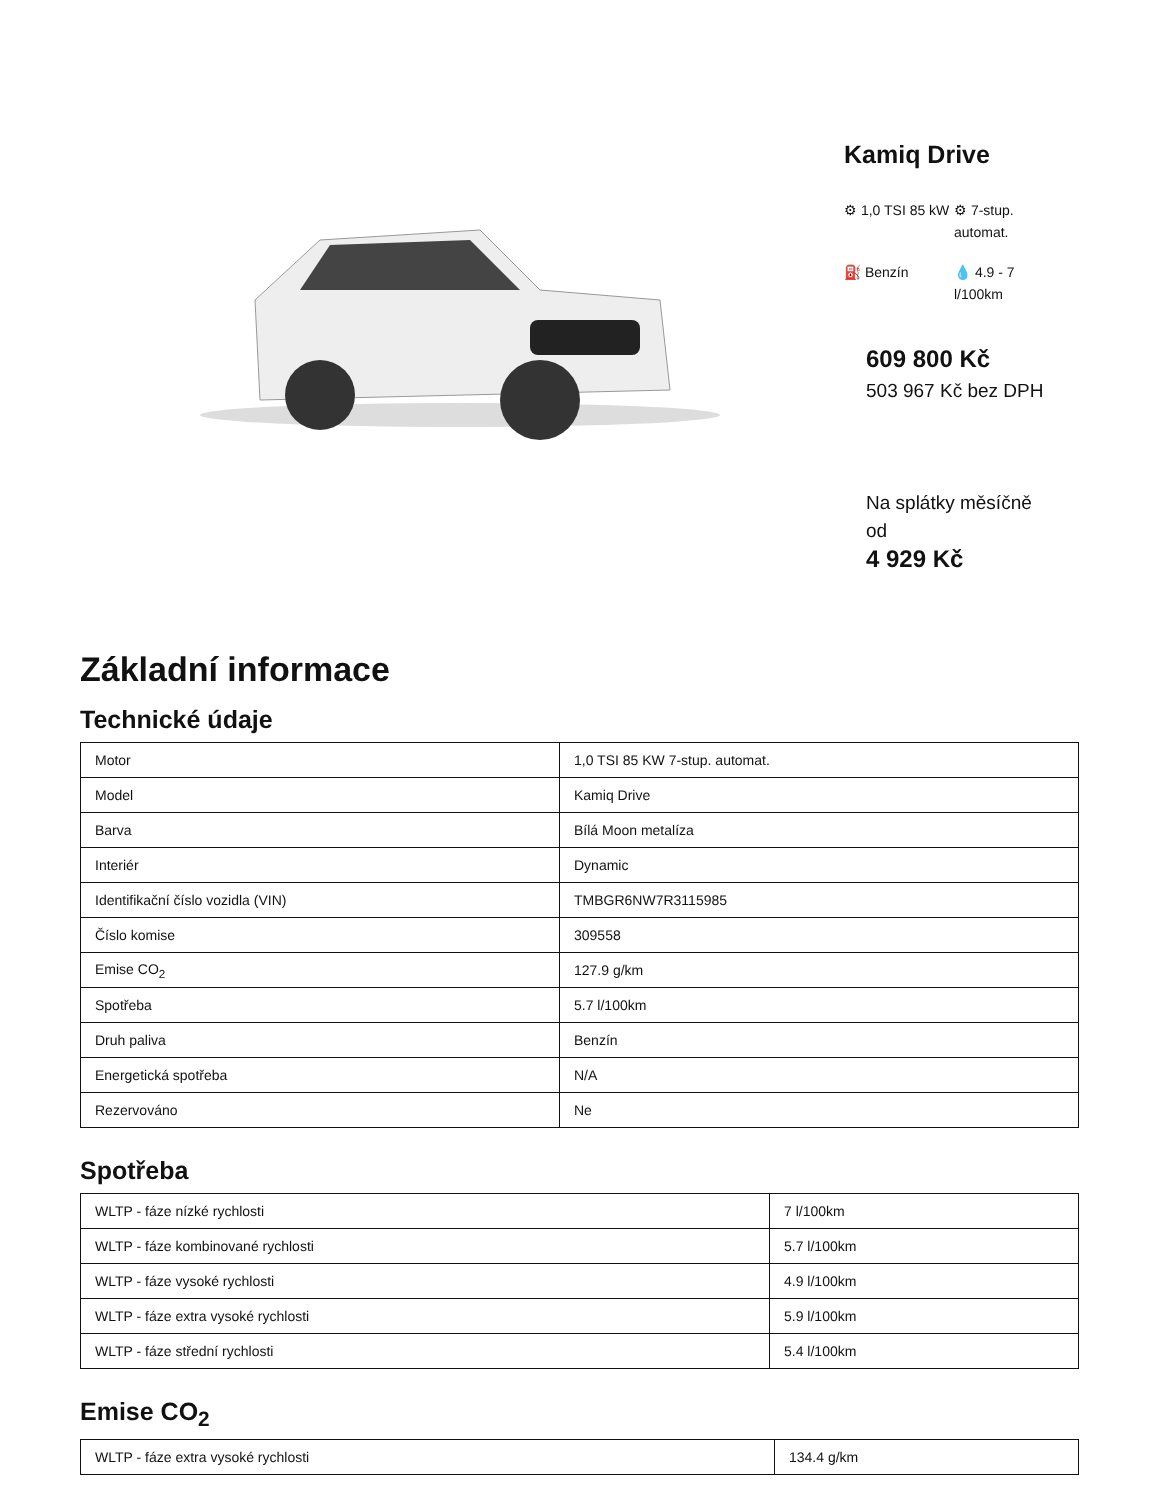Kamiq Drive
⚙ 1,0 TSI 85 kW
⚙ 7-stup. automat.
⛽ Benzín
💧 4.9 - 7 l/100km
609 800 Kč
503 967 Kč bez DPH
Na splátky měsíčně od
4 929 Kč
Základní informace
Technické údaje
| Motor | 1,0 TSI 85 KW 7-stup. automat. |
| Model | Kamiq Drive |
| Barva | Bílá Moon metalíza |
| Interiér | Dynamic |
| Identifikační číslo vozidla (VIN) | TMBGR6NW7R3115985 |
| Číslo komise | 309558 |
| Emise CO<sub>2</sub> | 127.9 g/km |
| Spotřeba | 5.7 l/100km |
| Druh paliva | Benzín |
| Energetická spotřeba | N/A |
| Rezervováno | Ne |
Spotřeba
| WLTP - fáze nízké rychlosti | 7 l/100km |
| WLTP - fáze kombinované rychlosti | 5.7 l/100km |
| WLTP - fáze vysoké rychlosti | 4.9 l/100km |
| WLTP - fáze extra vysoké rychlosti | 5.9 l/100km |
| WLTP - fáze střední rychlosti | 5.4 l/100km |
Emise CO<sub>2</sub>
| WLTP - fáze extra vysoké rychlosti | 134.4 g/km |